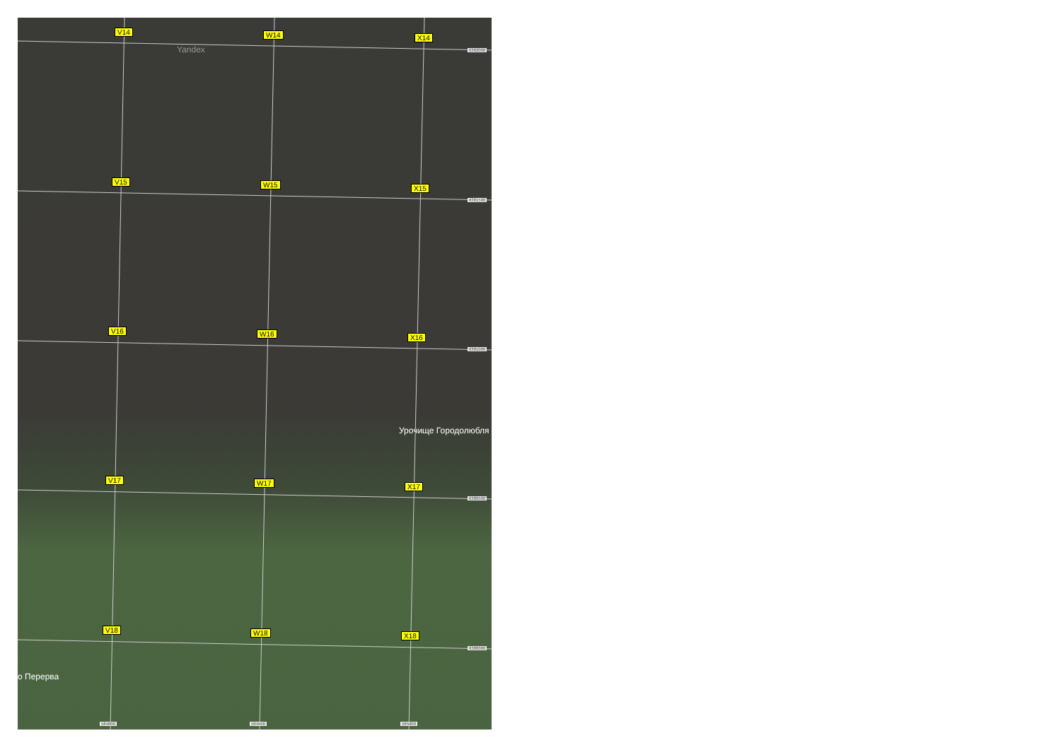V14 W14 X14
V15 W15 X15
V16 W16 X16
V17 W17 X17
V18 W18 X18
Yandex
Урочище Городолюбля
о Перерва
6382000
6381500
6381000
6380500
6380000
584000 584500 585000